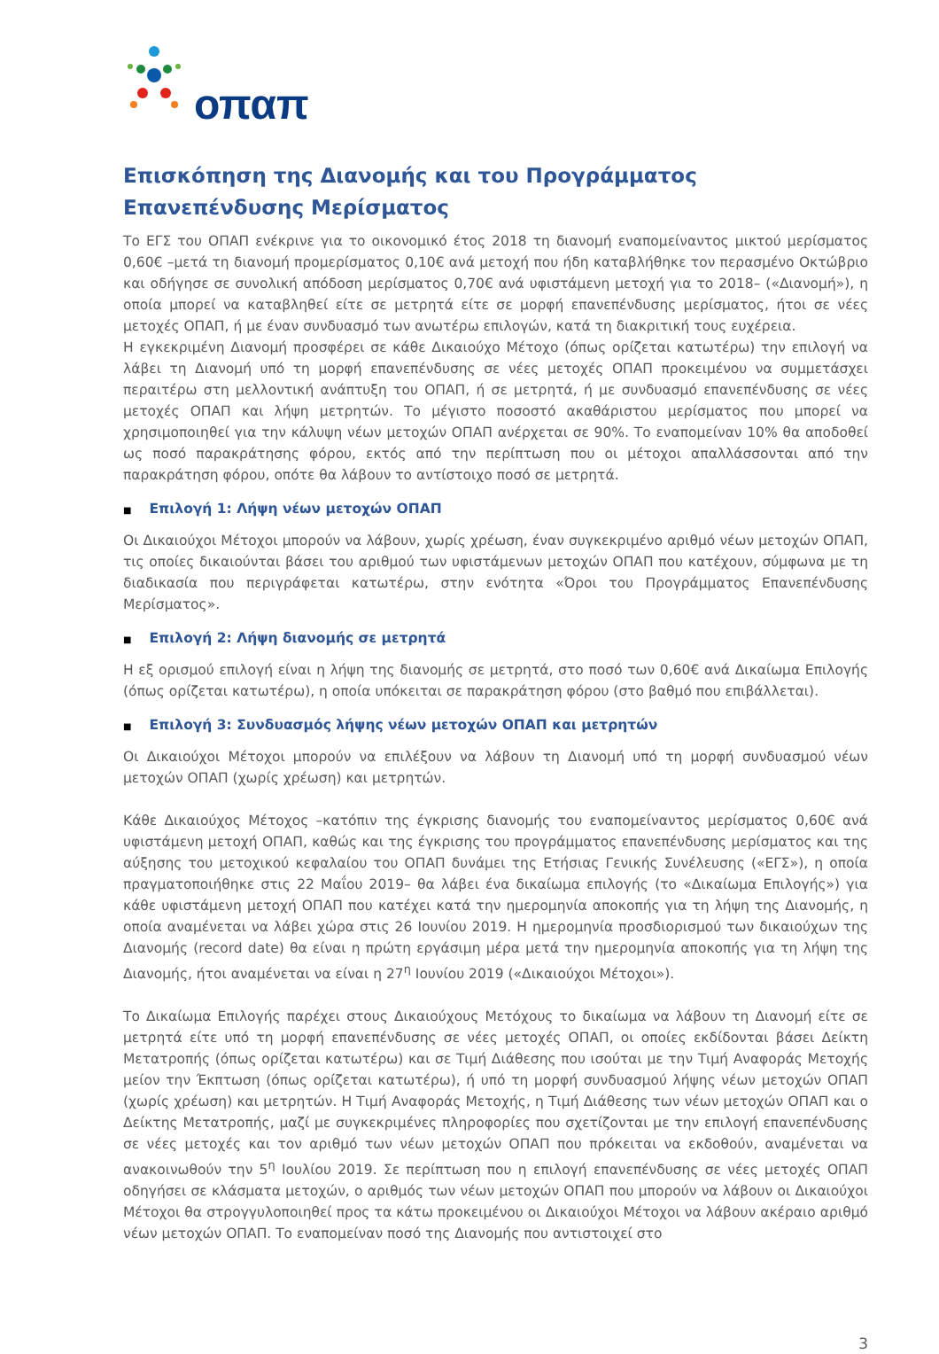οπαπ
Επισκόπηση της Διανομής και του Προγράμματος Επανεπένδυσης Μερίσματος
Το ΕΓΣ του ΟΠΑΠ ενέκρινε για το οικονομικό έτος 2018 τη διανομή εναπομείναντος μικτού μερίσματος 0,60€ –μετά τη διανομή προμερίσματος 0,10€ ανά μετοχή που ήδη καταβλήθηκε τον περασμένο Οκτώβριο και οδήγησε σε συνολική απόδοση μερίσματος 0,70€ ανά υφιστάμενη μετοχή για το 2018– («Διανομή»), η οποία μπορεί να καταβληθεί είτε σε μετρητά είτε σε μορφή επανεπένδυσης μερίσματος, ήτοι σε νέες μετοχές ΟΠΑΠ, ή με έναν συνδυασμό των ανωτέρω επιλογών, κατά τη διακριτική τους ευχέρεια.
Η εγκεκριμένη Διανομή προσφέρει σε κάθε Δικαιούχο Μέτοχο (όπως ορίζεται κατωτέρω) την επιλογή να λάβει τη Διανομή υπό τη μορφή επανεπένδυσης σε νέες μετοχές ΟΠΑΠ προκειμένου να συμμετάσχει περαιτέρω στη μελλοντική ανάπτυξη του ΟΠΑΠ, ή σε μετρητά, ή με συνδυασμό επανεπένδυσης σε νέες μετοχές ΟΠΑΠ και λήψη μετρητών. Το μέγιστο ποσοστό ακαθάριστου μερίσματος που μπορεί να χρησιμοποιηθεί για την κάλυψη νέων μετοχών ΟΠΑΠ ανέρχεται σε 90%. Το εναπομείναν 10% θα αποδοθεί ως ποσό παρακράτησης φόρου, εκτός από την περίπτωση που οι μέτοχοι απαλλάσσονται από την παρακράτηση φόρου, οπότε θα λάβουν το αντίστοιχο ποσό σε μετρητά.
■ Επιλογή 1: Λήψη νέων μετοχών ΟΠΑΠ
Οι Δικαιούχοι Μέτοχοι μπορούν να λάβουν, χωρίς χρέωση, έναν συγκεκριμένο αριθμό νέων μετοχών ΟΠΑΠ, τις οποίες δικαιούνται βάσει του αριθμού των υφιστάμενων μετοχών ΟΠΑΠ που κατέχουν, σύμφωνα με τη διαδικασία που περιγράφεται κατωτέρω, στην ενότητα «Όροι του Προγράμματος Επανεπένδυσης Μερίσματος».
■ Επιλογή 2: Λήψη διανομής σε μετρητά
Η εξ ορισμού επιλογή είναι η λήψη της διανομής σε μετρητά, στο ποσό των 0,60€ ανά Δικαίωμα Επιλογής (όπως ορίζεται κατωτέρω), η οποία υπόκειται σε παρακράτηση φόρου (στο βαθμό που επιβάλλεται).
■ Επιλογή 3: Συνδυασμός λήψης νέων μετοχών ΟΠΑΠ και μετρητών
Οι Δικαιούχοι Μέτοχοι μπορούν να επιλέξουν να λάβουν τη Διανομή υπό τη μορφή συνδυασμού νέων μετοχών ΟΠΑΠ (χωρίς χρέωση) και μετρητών.
Κάθε Δικαιούχος Μέτοχος –κατόπιν της έγκρισης διανομής του εναπομείναντος μερίσματος 0,60€ ανά υφιστάμενη μετοχή ΟΠΑΠ, καθώς και της έγκρισης του προγράμματος επανεπένδυσης μερίσματος και της αύξησης του μετοχικού κεφαλαίου του ΟΠΑΠ δυνάμει της Ετήσιας Γενικής Συνέλευσης («ΕΓΣ»), η οποία πραγματοποιήθηκε στις 22 Μαΐου 2019– θα λάβει ένα δικαίωμα επιλογής (το «Δικαίωμα Επιλογής») για κάθε υφιστάμενη μετοχή ΟΠΑΠ που κατέχει κατά την ημερομηνία αποκοπής για τη λήψη της Διανομής, η οποία αναμένεται να λάβει χώρα στις 26 Ιουνίου 2019. Η ημερομηνία προσδιορισμού των δικαιούχων της Διανομής (record date) θα είναι η πρώτη εργάσιμη μέρα μετά την ημερομηνία αποκοπής για τη λήψη της Διανομής, ήτοι αναμένεται να είναι η 27<sup>η</sup> Ιουνίου 2019 («Δικαιούχοι Μέτοχοι»).
Το Δικαίωμα Επιλογής παρέχει στους Δικαιούχους Μετόχους το δικαίωμα να λάβουν τη Διανομή είτε σε μετρητά είτε υπό τη μορφή επανεπένδυσης σε νέες μετοχές ΟΠΑΠ, οι οποίες εκδίδονται βάσει Δείκτη Μετατροπής (όπως ορίζεται κατωτέρω) και σε Τιμή Διάθεσης που ισούται με την Τιμή Αναφοράς Μετοχής μείον την Έκπτωση (όπως ορίζεται κατωτέρω), ή υπό τη μορφή συνδυασμού λήψης νέων μετοχών ΟΠΑΠ (χωρίς χρέωση) και μετρητών. Η Τιμή Αναφοράς Μετοχής, η Τιμή Διάθεσης των νέων μετοχών ΟΠΑΠ και ο Δείκτης Μετατροπής, μαζί με συγκεκριμένες πληροφορίες που σχετίζονται με την επιλογή επανεπένδυσης σε νέες μετοχές και τον αριθμό των νέων μετοχών ΟΠΑΠ που πρόκειται να εκδοθούν, αναμένεται να ανακοινωθούν την 5<sup>η</sup> Ιουλίου 2019. Σε περίπτωση που η επιλογή επανεπένδυσης σε νέες μετοχές ΟΠΑΠ οδηγήσει σε κλάσματα μετοχών, ο αριθμός των νέων μετοχών ΟΠΑΠ που μπορούν να λάβουν οι Δικαιούχοι Μέτοχοι θα στρογγυλοποιηθεί προς τα κάτω προκειμένου οι Δικαιούχοι Μέτοχοι να λάβουν ακέραιο αριθμό νέων μετοχών ΟΠΑΠ. Το εναπομείναν ποσό της Διανομής που αντιστοιχεί στο
3